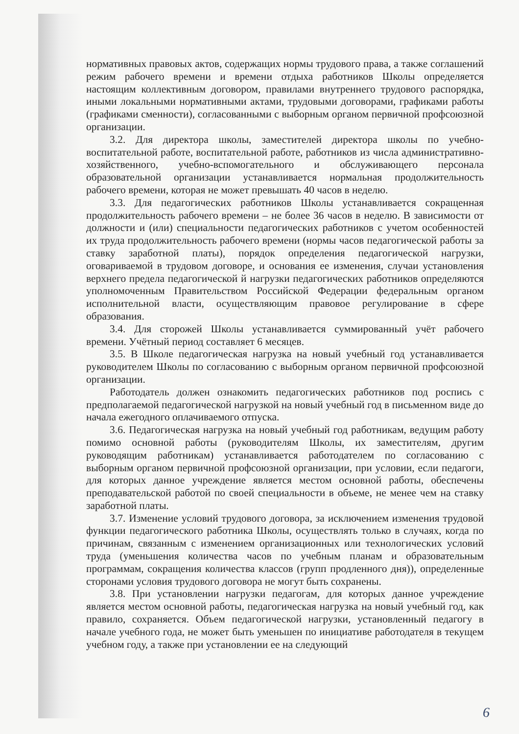нормативных правовых актов, содержащих нормы трудового права, а также соглашений режим рабочего времени и времени отдыха работников Школы определяется настоящим коллективным договором, правилами внутреннего трудового распорядка, иными локальными нормативными актами, трудовыми договорами, графиками работы (графиками сменности), согласованными с выборным органом первичной профсоюзной организации.
3.2. Для директора школы, заместителей директора школы по учебно-воспитательной работе, воспитательной работе, работников из числа административно-хозяйственного, учебно-вспомогательного и обслуживающего персонала образовательной организации устанавливается нормальная продолжительность рабочего времени, которая не может превышать 40 часов в неделю.
3.3. Для педагогических работников Школы устанавливается сокращенная продолжительность рабочего времени – не более 36 часов в неделю. В зависимости от должности и (или) специальности педагогических работников с учетом особенностей их труда продолжительность рабочего времени (нормы часов педагогической работы за ставку заработной платы), порядок определения педагогической нагрузки, оговариваемой в трудовом договоре, и основания ее изменения, случаи установления верхнего предела педагогической й нагрузки педагогических работников определяются уполномоченным Правительством Российской Федерации федеральным органом исполнительной власти, осуществляющим правовое регулирование в сфере образования.
3.4. Для сторожей Школы устанавливается суммированный учёт рабочего времени. Учётный период составляет 6 месяцев.
3.5. В Школе педагогическая нагрузка на новый учебный год устанавливается руководителем Школы по согласованию с выборным органом первичной профсоюзной организации.
Работодатель должен ознакомить педагогических работников под роспись с предполагаемой педагогической нагрузкой на новый учебный год в письменном виде до начала ежегодного оплачиваемого отпуска.
3.6. Педагогическая нагрузка на новый учебный год работникам, ведущим работу помимо основной работы (руководителям Школы, их заместителям, другим руководящим работникам) устанавливается работодателем по согласованию с выборным органом первичной профсоюзной организации, при условии, если педагоги, для которых данное учреждение является местом основной работы, обеспечены преподавательской работой по своей специальности в объеме, не менее чем на ставку заработной платы.
3.7. Изменение условий трудового договора, за исключением изменения трудовой функции педагогического работника Школы, осуществлять только в случаях, когда по причинам, связанным с изменением организационных или технологических условий труда (уменьшения количества часов по учебным планам и образовательным программам, сокращения количества классов (групп продленного дня)), определенные сторонами условия трудового договора не могут быть сохранены.
3.8. При установлении нагрузки педагогам, для которых данное учреждение является местом основной работы, педагогическая нагрузка на новый учебный год, как правило, сохраняется. Объем педагогической нагрузки, установленный педагогу в начале учебного года, не может быть уменьшен по инициативе работодателя в текущем учебном году, а также при установлении ее на следующий
6